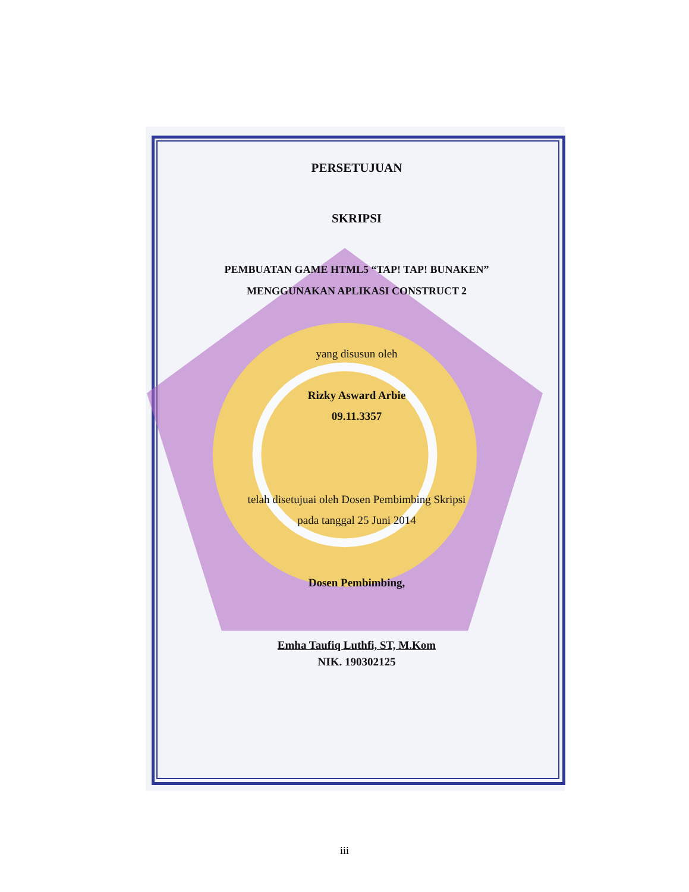PERSETUJUAN
SKRIPSI
PEMBUATAN GAME HTML5 “TAP! TAP! BUNAKEN”
MENGGUNAKAN APLIKASI CONSTRUCT 2
yang disusun oleh
Rizky Asward Arbie
09.11.3357
telah disetujuai oleh Dosen Pembimbing Skripsi
pada tanggal 25 Juni 2014
Dosen Pembimbing,
Emha Taufiq Luthfi, ST, M.Kom
NIK. 190302125
iii